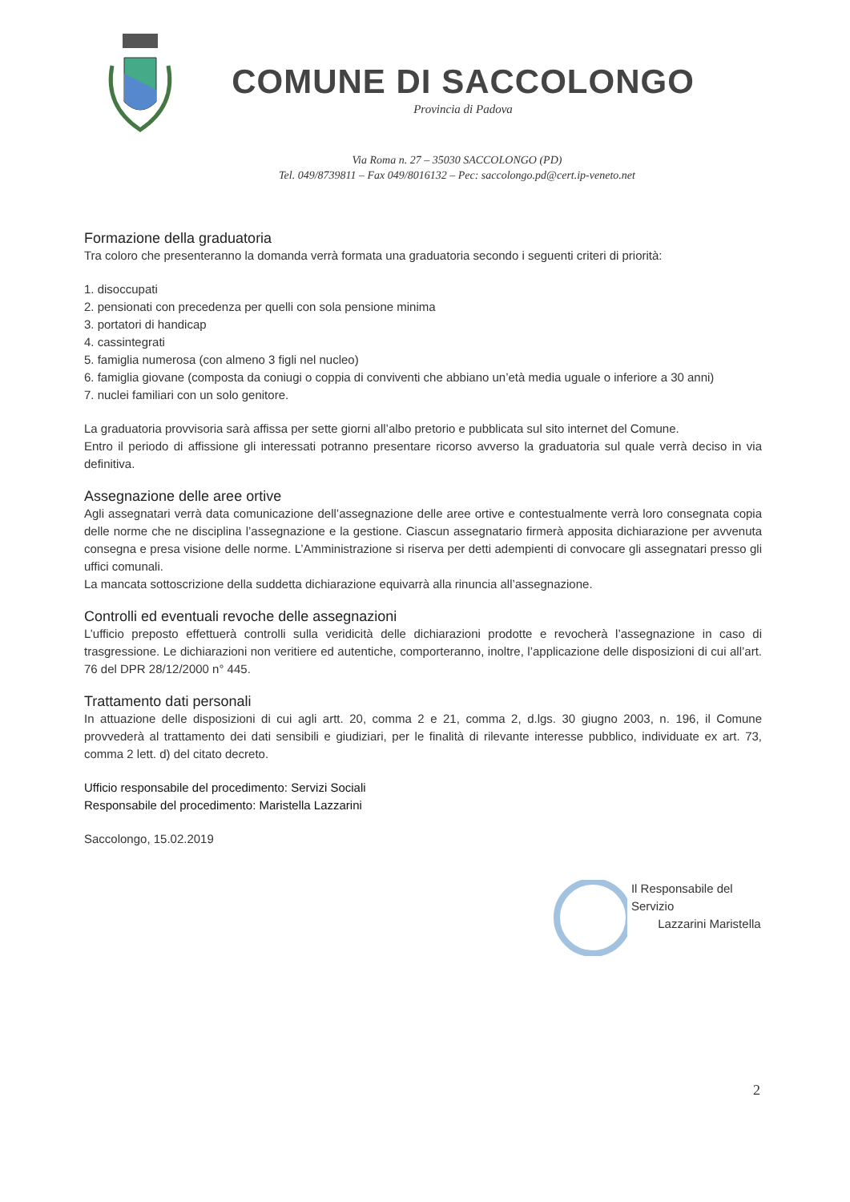COMUNE DI SACCOLONGO
Provincia di Padova
Via Roma n. 27 – 35030 SACCOLONGO (PD)
Tel. 049/8739811 – Fax 049/8016132 – Pec: saccolongo.pd@cert.ip-veneto.net
Formazione della graduatoria
Tra coloro che presenteranno la domanda verrà formata una graduatoria secondo i seguenti criteri di priorità:
1. disoccupati
2. pensionati con precedenza per quelli con sola pensione minima
3. portatori di handicap
4. cassintegrati
5. famiglia numerosa (con almeno 3 figli nel nucleo)
6. famiglia giovane (composta da coniugi o coppia di conviventi che abbiano un’età media uguale o inferiore a 30 anni)
7. nuclei familiari con un solo genitore.
La graduatoria provvisoria sarà affissa per sette giorni all’albo pretorio e pubblicata sul sito internet del Comune.
Entro il periodo di affissione gli interessati potranno presentare ricorso avverso la graduatoria sul quale verrà deciso in via definitiva.
Assegnazione delle aree ortive
Agli assegnatari verrà data comunicazione dell’assegnazione delle aree ortive e contestualmente verrà loro consegnata copia delle norme che ne disciplina l’assegnazione e la gestione. Ciascun assegnatario firmerà apposita dichiarazione per avvenuta consegna e presa visione delle norme. L’Amministrazione si riserva per detti adempienti di convocare gli assegnatari presso gli uffici comunali.
La mancata sottoscrizione della suddetta dichiarazione equivarrà alla rinuncia all’assegnazione.
Controlli ed eventuali revoche delle assegnazioni
L’ufficio preposto effettuerà controlli sulla veridicità delle dichiarazioni prodotte e revocherà l’assegnazione in caso di trasgressione. Le dichiarazioni non veritiere ed autentiche, comporteranno, inoltre, l’applicazione delle disposizioni di cui all’art. 76 del DPR 28/12/2000 n° 445.
Trattamento dati personali
In attuazione delle disposizioni di cui agli artt. 20, comma 2 e 21, comma 2, d.lgs. 30 giugno 2003, n. 196, il Comune provvederà al trattamento dei dati sensibili e giudiziari, per le finalità di rilevante interesse pubblico, individuate ex art. 73, comma 2 lett. d) del citato decreto.
Ufficio responsabile del procedimento: Servizi Sociali
Responsabile del procedimento: Maristella Lazzarini
Saccolongo, 15.02.2019
Il Responsabile del Servizio
Lazzarini Maristella
2